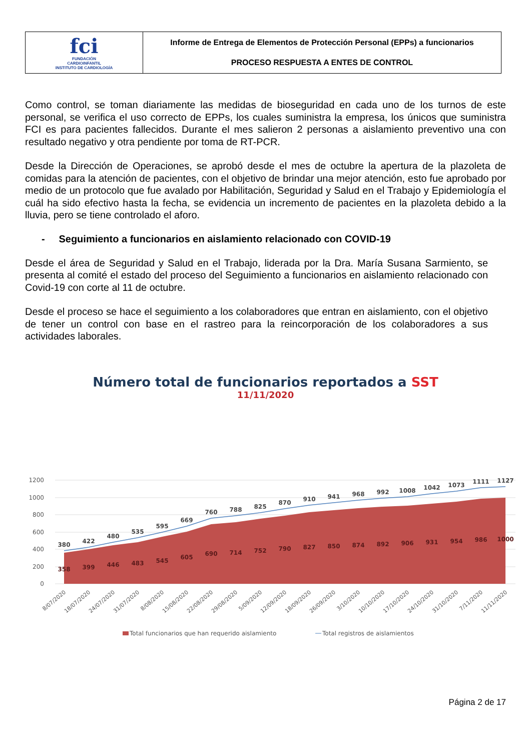| fci FUNDACIÓN CARDIOINFANTIL INSTITUTO DE CARDIOLOGÍA | Informe de Entrega de Elementos de Protección Personal (EPPs) a funcionarios PROCESO RESPUESTA A ENTES DE CONTROL |
Como control, se toman diariamente las medidas de bioseguridad en cada uno de los turnos de este personal, se verifica el uso correcto de EPPs, los cuales suministra la empresa, los únicos que suministra FCI es para pacientes fallecidos. Durante el mes salieron 2 personas a aislamiento preventivo una con resultado negativo y otra pendiente por toma de RT-PCR.
Desde la Dirección de Operaciones, se aprobó desde el mes de octubre la apertura de la plazoleta de comidas para la atención de pacientes, con el objetivo de brindar una mejor atención, esto fue aprobado por medio de un protocolo que fue avalado por Habilitación, Seguridad y Salud en el Trabajo y Epidemiología el cuál ha sido efectivo hasta la fecha, se evidencia un incremento de pacientes en la plazoleta debido a la lluvia, pero se tiene controlado el aforo.
- Seguimiento a funcionarios en aislamiento relacionado con COVID-19
Desde el área de Seguridad y Salud en el Trabajo, liderada por la Dra. María Susana Sarmiento, se presenta al comité el estado del proceso del Seguimiento a funcionarios en aislamiento relacionado con Covid-19 con corte al 11 de octubre.
Desde el proceso se hace el seguimiento a los colaboradores que entran en aislamiento, con el objetivo de tener un control con base en el rastreo para la reincorporación de los colaboradores a sus actividades laborales.
Número total de funcionarios reportados a SST
11/11/2020
1200
1000
800
600
400
200
0
380
422
480
535
595
669
760
788
825
870
910
941
968
992
1008
1042
1073
1111
1127
358
399
446
483
545
605
690
714
752
790
827
850
874
892
906
931
954
986
1000
8/07/2020
18/07/2020
24/07/2020
31/07/2020
8/08/2020
15/08/2020
22/08/2020
29/08/2020
5/09/2020
12/09/2020
18/09/2020
26/09/2020
3/10/2020
10/10/2020
17/10/2020
24/10/2020
31/10/2020
7/11/2020
11/11/2020
Total funcionarios que han requerido aislamiento
Total registros de aislamientos
Página 2 de 17